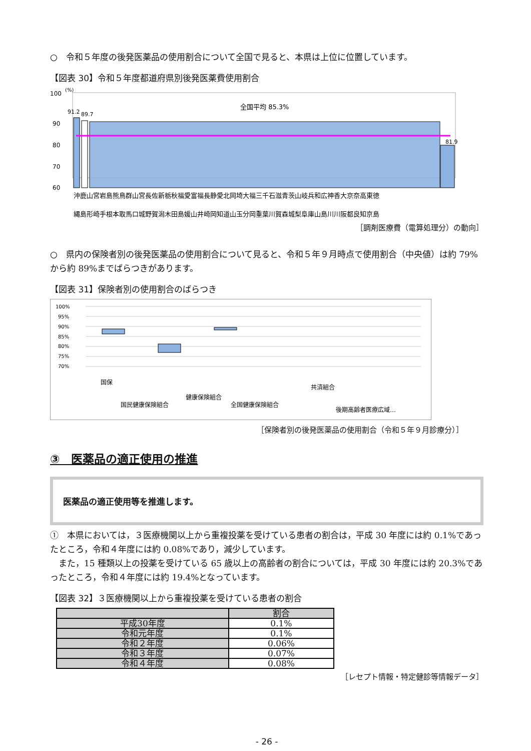○　令和５年度の後発医薬品の使用割合について全国で見ると、本県は上位に位置しています。
【図表 30】令和５年度都道府県別後発医薬費使用割合
100
(%)
90
80
70
60
全国平均 85.3%
91.2
89.7
81.9
沖鹿山宮岩島熊鳥群山宮長佐新栃秋福愛富福長静愛北岡埼大福三千石滋青茨山岐兵和広神香大京奈高東徳
縄島形崎手根本取馬口城野賀潟木田島媛山井崎岡知道山玉分岡重葉川賀森城梨阜庫山島川川阪都良知京島
［調剤医療費（電算処理分）の動向］
○　県内の保険者別の後発医薬品の使用割合について見ると、令和５年９月時点で使用割合（中央値）は約 79%から約 89%までばらつきがあります。
【図表 31】保険者別の使用割合のばらつき
100%
95%
90%
85%
80%
75%
70%
国保
国民健康保険組合
健康保険組合
全国健康保険組合
共済組合
後期高齢者医療広域…
［保険者別の後発医薬品の使用割合（令和５年９月診療分）］
③　医薬品の適正使用の推進
医薬品の適正使用等を推進します。
①　本県においては，３医療機関以上から重複投薬を受けている患者の割合は，平成 30 年度には約 0.1%であったところ，令和４年度には約 0.08%であり，減少しています。
　また，15 種類以上の投薬を受けている 65 歳以上の高齢者の割合については，平成 30 年度には約 20.3%であったところ，令和４年度には約 19.4%となっています。
【図表 32】３医療機関以上から重複投薬を受けている患者の割合
| | 割合 |
| --- | --- |
| 平成30年度 | 0.1% |
| 令和元年度 | 0.1% |
| 令和２年度 | 0.06% |
| 令和３年度 | 0.07% |
| 令和４年度 | 0.08% |
［レセプト情報・特定健診等情報データ］
- 26 -